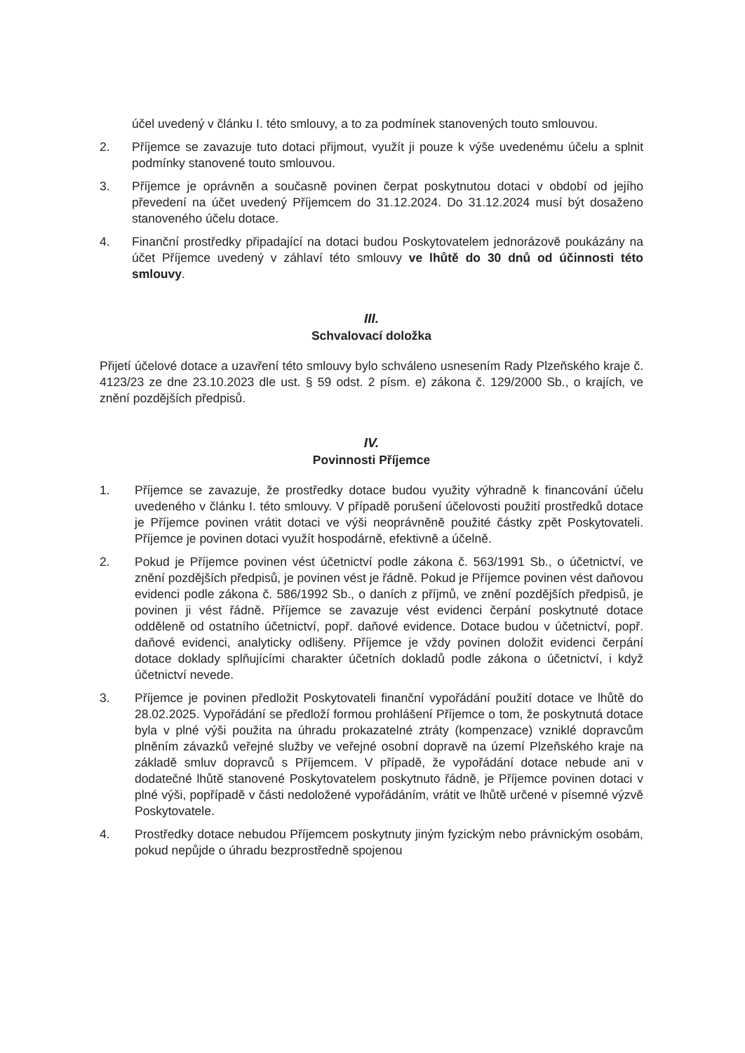účel uvedený v článku I. této smlouvy, a to za podmínek stanovených touto smlouvou.
2. Příjemce se zavazuje tuto dotaci přijmout, využít ji pouze k výše uvedenému účelu a splnit podmínky stanovené touto smlouvou.
3. Příjemce je oprávněn a současně povinen čerpat poskytnutou dotaci v období od jejího převedení na účet uvedený Příjemcem do 31.12.2024. Do 31.12.2024 musí být dosaženo stanoveného účelu dotace.
4. Finanční prostředky připadající na dotaci budou Poskytovatelem jednorázově poukázány na účet Příjemce uvedený v záhlaví této smlouvy ve lhůtě do 30 dnů od účinnosti této smlouvy.
III.
Schvalovací doložka
Přijetí účelové dotace a uzavření této smlouvy bylo schváleno usnesením Rady Plzeňského kraje č. 4123/23 ze dne 23.10.2023 dle ust. § 59 odst. 2 písm. e) zákona č. 129/2000 Sb., o krajích, ve znění pozdějších předpisů.
IV.
Povinnosti Příjemce
1. Příjemce se zavazuje, že prostředky dotace budou využity výhradně k financování účelu uvedeného v článku I. této smlouvy. V případě porušení účelovosti použití prostředků dotace je Příjemce povinen vrátit dotaci ve výši neoprávněně použité částky zpět Poskytovateli. Příjemce je povinen dotaci využít hospodárně, efektivně a účelně.
2. Pokud je Příjemce povinen vést účetnictví podle zákona č. 563/1991 Sb., o účetnictví, ve znění pozdějších předpisů, je povinen vést je řádně. Pokud je Příjemce povinen vést daňovou evidenci podle zákona č. 586/1992 Sb., o daních z příjmů, ve znění pozdějších předpisů, je povinen ji vést řádně. Příjemce se zavazuje vést evidenci čerpání poskytnuté dotace odděleně od ostatního účetnictví, popř. daňové evidence. Dotace budou v účetnictví, popř. daňové evidenci, analyticky odlišeny. Příjemce je vždy povinen doložit evidenci čerpání dotace doklady splňujícími charakter účetních dokladů podle zákona o účetnictví, i když účetnictví nevede.
3. Příjemce je povinen předložit Poskytovateli finanční vypořádání použití dotace ve lhůtě do 28.02.2025. Vypořádání se předloží formou prohlášení Příjemce o tom, že poskytnutá dotace byla v plné výši použita na úhradu prokazatelné ztráty (kompenzace) vzniklé dopravcům plněním závazků veřejné služby ve veřejné osobní dopravě na území Plzeňského kraje na základě smluv dopravců s Příjemcem. V případě, že vypořádání dotace nebude ani v dodatečné lhůtě stanovené Poskytovatelem poskytnuto řádně, je Příjemce povinen dotaci v plné výši, popřípadě v části nedoložené vypořádáním, vrátit ve lhůtě určené v písemné výzvě Poskytovatele.
4. Prostředky dotace nebudou Příjemcem poskytnuty jiným fyzickým nebo právnickým osobám, pokud nepůjde o úhradu bezprostředně spojenou